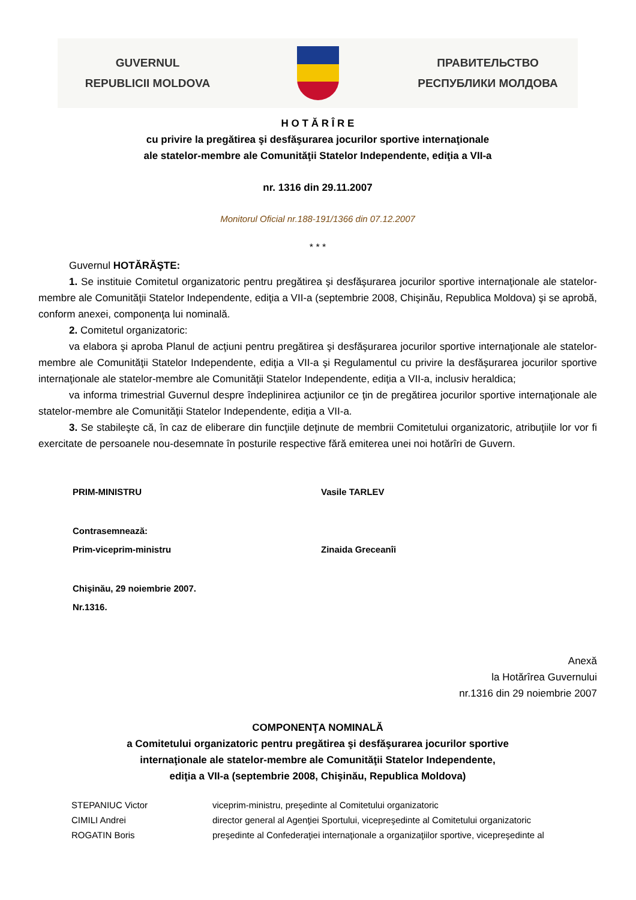GUVERNUL
REPUBLICII MOLDOVA
ПРАВИТЕЛЬСТВО
РЕСПУБЛИКИ МОЛДОВА
H O T Ă R Î R E
cu privire la pregătirea şi desfăşurarea jocurilor sportive internaţionale
ale statelor-membre ale Comunităţii Statelor Independente, ediţia a VII-a
nr. 1316 din 29.11.2007
Monitorul Oficial nr.188-191/1366 din 07.12.2007
* * *
Guvernul HOTĂRĂŞTE:
1. Se instituie Comitetul organizatoric pentru pregătirea şi desfăşurarea jocurilor sportive internaţionale ale statelor-membre ale Comunităţii Statelor Independente, ediţia a VII-a (septembrie 2008, Chişinău, Republica Moldova) şi se aprobă, conform anexei, componenţa lui nominală.
2. Comitetul organizatoric:
va elabora şi aproba Planul de acţiuni pentru pregătirea şi desfăşurarea jocurilor sportive internaţionale ale statelor-membre ale Comunităţii Statelor Independente, ediţia a VII-a şi Regulamentul cu privire la desfăşurarea jocurilor sportive internaţionale ale statelor-membre ale Comunităţii Statelor Independente, ediţia a VII-a, inclusiv heraldica;
va informa trimestrial Guvernul despre îndeplinirea acţiunilor ce ţin de pregătirea jocurilor sportive internaţionale ale statelor-membre ale Comunităţii Statelor Independente, ediţia a VII-a.
3. Se stabileşte că, în caz de eliberare din funcţiile deţinute de membrii Comitetului organizatoric, atribuţiile lor vor fi exercitate de persoanele nou-desemnate în posturile respective fără emiterea unei noi hotărîri de Guvern.
| PRIM-MINISTRU | Vasile TARLEV |
| Contrasemnează: | |
| Prim-viceprim-ministru | Zinaida Greceanîi |
| Chişinău, 29 noiembrie 2007. | |
| Nr.1316. | |
Anexă
la Hotărîrea Guvernului
nr.1316 din 29 noiembrie 2007
COMPONENŢA NOMINALĂ
a Comitetului organizatoric pentru pregătirea şi desfăşurarea jocurilor sportive
internaţionale ale statelor-membre ale Comunităţii Statelor Independente,
ediţia a VII-a (septembrie 2008, Chişinău, Republica Moldova)
| STEPANIUC Victor | viceprim-ministru, preşedinte al Comitetului organizatoric |
| CIMILI Andrei | director general al Agenţiei Sportului, vicepreşedinte al Comitetului organizatoric |
| ROGATIN Boris | preşedinte al Confederaţiei internaţionale a organizaţiilor sportive, vicepreşedinte al |